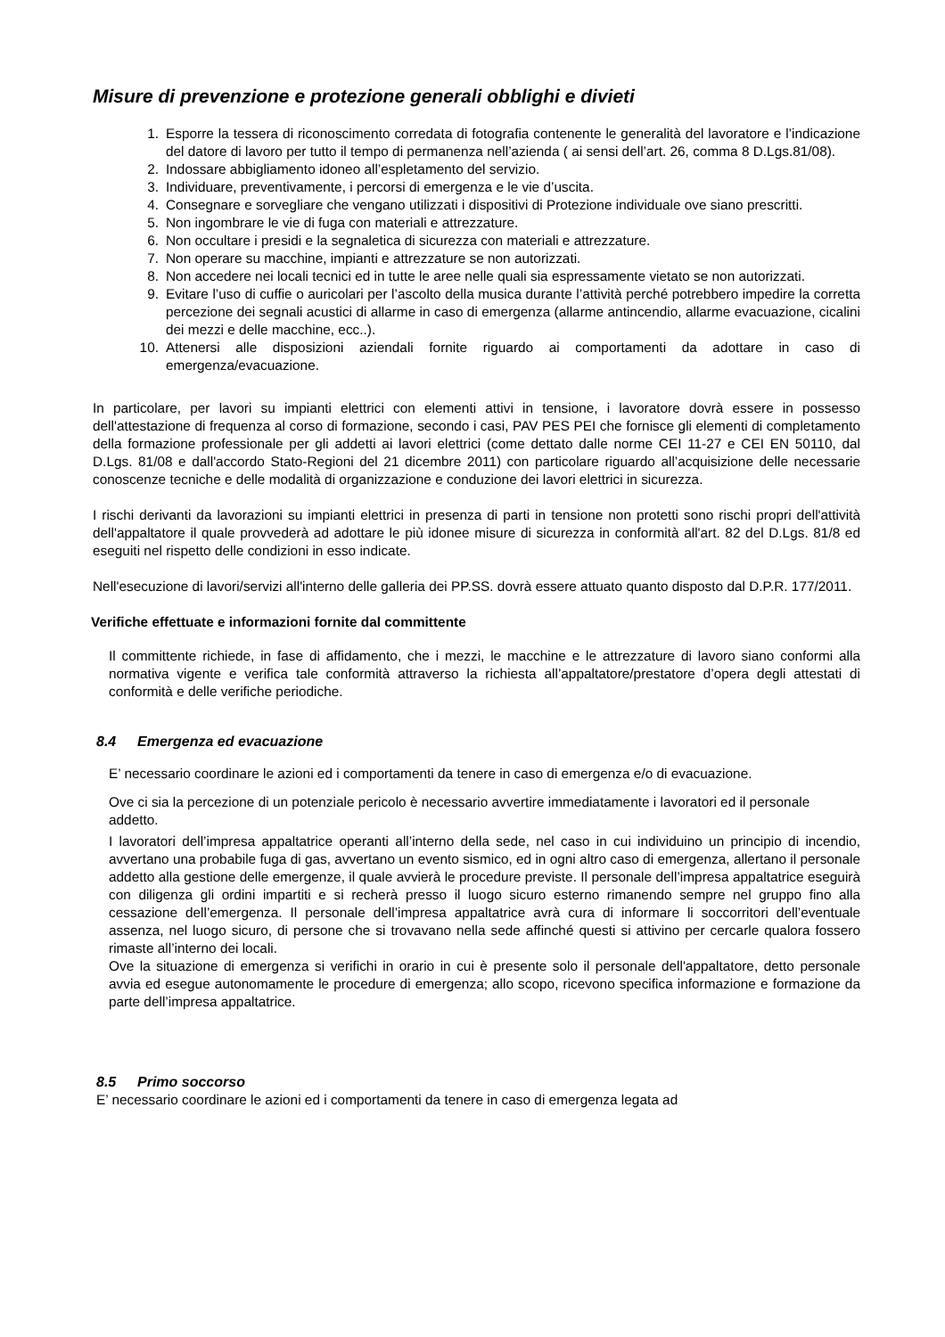Misure di prevenzione e protezione generali obblighi e divieti
1. Esporre la tessera di riconoscimento corredata di fotografia contenente le generalità del lavoratore e l’indicazione del datore di lavoro per tutto il tempo di permanenza nell’azienda ( ai sensi dell’art. 26, comma 8 D.Lgs.81/08).
2. Indossare abbigliamento idoneo all’espletamento del servizio.
3. Individuare, preventivamente, i percorsi di emergenza e le vie d’uscita.
4. Consegnare e sorvegliare che vengano utilizzati i dispositivi di Protezione individuale ove siano prescritti.
5. Non ingombrare le vie di fuga con materiali e attrezzature.
6. Non occultare i presidi e la segnaletica di sicurezza con materiali e attrezzature.
7. Non operare su macchine, impianti e attrezzature se non autorizzati.
8. Non accedere nei locali tecnici ed in tutte le aree nelle quali sia espressamente vietato se non autorizzati.
9. Evitare l’uso di cuffie o auricolari per l’ascolto della musica durante l’attività perché potrebbero impedire la corretta percezione dei segnali acustici di allarme in caso di emergenza (allarme antincendio, allarme evacuazione, cicalini dei mezzi e delle macchine, ecc..).
10. Attenersi alle disposizioni aziendali fornite riguardo ai comportamenti da adottare in caso di emergenza/evacuazione.
In particolare, per lavori su impianti elettrici con elementi attivi in tensione, i lavoratore dovrà essere in possesso dell'attestazione di frequenza al corso di formazione, secondo i casi, PAV PES PEI che fornisce gli elementi di completamento della formazione professionale per gli addetti ai lavori elettrici (come dettato dalle norme CEI 11-27 e CEI EN 50110, dal D.Lgs. 81/08 e dall'accordo Stato-Regioni del 21 dicembre 2011) con particolare riguardo all’acquisizione delle necessarie conoscenze tecniche e delle modalità di organizzazione e conduzione dei lavori elettrici in sicurezza.
I rischi derivanti da lavorazioni su impianti elettrici in presenza di parti in tensione non protetti sono rischi propri dell'attività dell'appaltatore il quale provvederà ad adottare le più idonee misure di sicurezza in conformità all'art. 82 del D.Lgs. 81/8 ed eseguiti nel rispetto delle condizioni in esso indicate.
Nell'esecuzione di lavori/servizi all'interno delle galleria dei PP.SS. dovrà essere attuato quanto disposto dal D.P.R. 177/2011.
Verifiche effettuate e informazioni fornite dal committente
Il committente richiede, in fase di affidamento, che i mezzi, le macchine e le attrezzature di lavoro siano conformi alla normativa vigente e verifica tale conformità attraverso la richiesta all’appaltatore/prestatore d’opera degli attestati di conformità e delle verifiche periodiche.
8.4 Emergenza ed evacuazione
E’ necessario coordinare le azioni ed i comportamenti da tenere in caso di emergenza e/o di evacuazione.
Ove ci sia la percezione di un potenziale pericolo è necessario avvertire immediatamente i lavoratori ed il personale addetto.
I lavoratori dell’impresa appaltatrice operanti all’interno della sede, nel caso in cui individuino un principio di incendio, avvertano una probabile fuga di gas, avvertano un evento sismico, ed in ogni altro caso di emergenza, allertano il personale addetto alla gestione delle emergenze, il quale avvierà le procedure previste. Il personale dell’impresa appaltatrice eseguirà con diligenza gli ordini impartiti e si recherà presso il luogo sicuro esterno rimanendo sempre nel gruppo fino alla cessazione dell’emergenza. Il personale dell’impresa appaltatrice avrà cura di informare li soccorritori dell’eventuale assenza, nel luogo sicuro, di persone che si trovavano nella sede affinché questi si attivino per cercarle qualora fossero rimaste all’interno dei locali.
Ove la situazione di emergenza si verifichi in orario in cui è presente solo il personale dell'appaltatore, detto personale avvia ed esegue autonomamente le procedure di emergenza; allo scopo, ricevono specifica informazione e formazione da parte dell’impresa appaltatrice.
8.5 Primo soccorso
E’ necessario coordinare le azioni ed i comportamenti da tenere in caso di emergenza legata ad